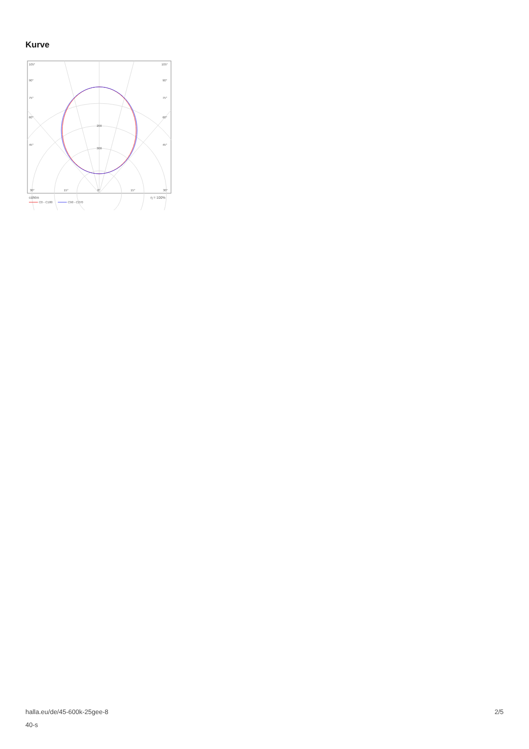Kurve
105°
105°
90°
90°
75°
75°
60°
60°
45°
45°
200
300
30°
15°
0°
15°
30°
cd/klm
η = 100%
C0 - C180
C90 - C270
halla.eu/de/45-600k-25gee-8
40-s
2/5